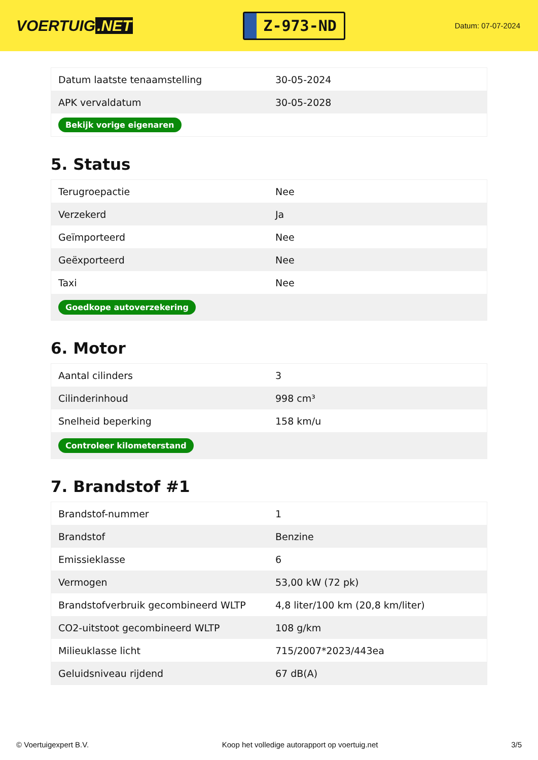VOERTUIG.NET
Z-973-ND
Datum: 07-07-2024
| Datum laatste tenaamstelling | 30-05-2024 |
| APK vervaldatum | 30-05-2028 |
| Bekijk vorige eigenaren | |
5. Status
| Terugroepactie | Nee |
| Verzekerd | Ja |
| Geïmporteerd | Nee |
| Geëxporteerd | Nee |
| Taxi | Nee |
| Goedkope autoverzekering | |
6. Motor
| Aantal cilinders | 3 |
| Cilinderinhoud | 998 cm³ |
| Snelheid beperking | 158 km/u |
| Controleer kilometerstand | |
7. Brandstof #1
| Brandstof-nummer | 1 |
| Brandstof | Benzine |
| Emissieklasse | 6 |
| Vermogen | 53,00 kW (72 pk) |
| Brandstofverbruik gecombineerd WLTP | 4,8 liter/100 km (20,8 km/liter) |
| CO2-uitstoot gecombineerd WLTP | 108 g/km |
| Milieuklasse licht | 715/2007*2023/443ea |
| Geluidsniveau rijdend | 67 dB(A) |
© Voertuigexpert B.V. Koop het volledige autorapport op voertuig.net 3/5